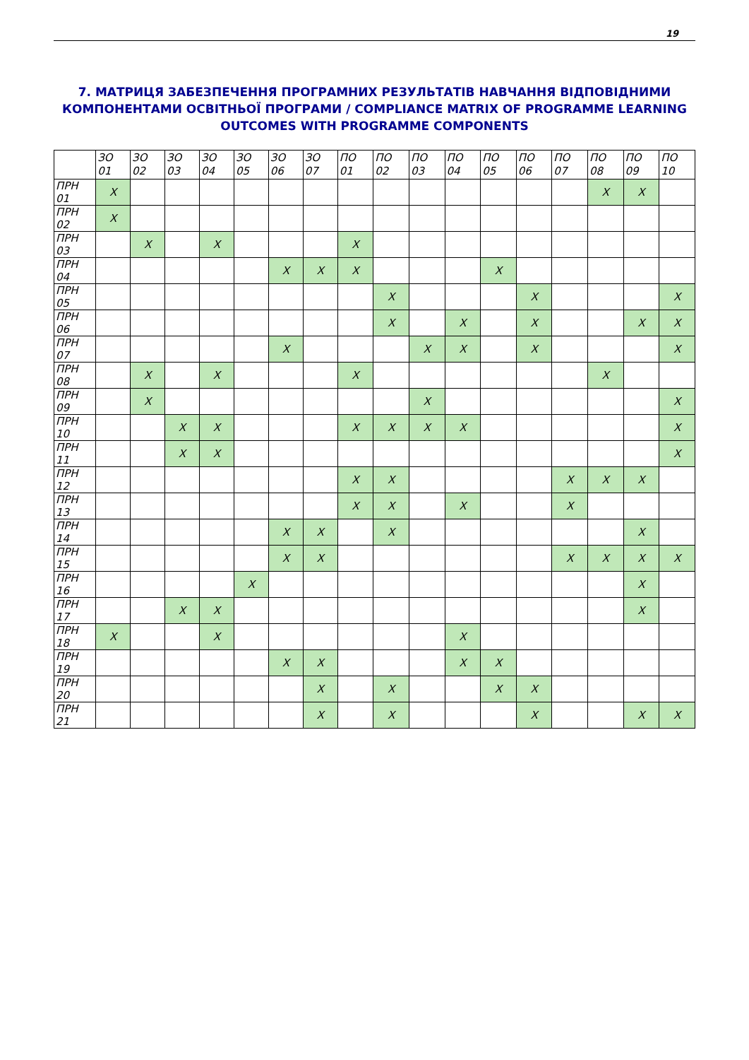19
7. МАТРИЦЯ ЗАБЕЗПЕЧЕННЯ ПРОГРАМНИХ РЕЗУЛЬТАТІВ НАВЧАННЯ ВІДПОВІДНИМИ КОМПОНЕНТАМИ ОСВІТНЬОЇ ПРОГРАМИ / COMPLIANCE MATRIX OF PROGRAMME LEARNING OUTCOMES WITH PROGRAMME COMPONENTS
| | ЗО 01 | ЗО 02 | ЗО 03 | ЗО 04 | ЗО 05 | ЗО 06 | ЗО 07 | ПО 01 | ПО 02 | ПО 03 | ПО 04 | ПО 05 | ПО 06 | ПО 07 | ПО 08 | ПО 09 | ПО 10 |
| --- | --- | --- | --- | --- | --- | --- | --- | --- | --- | --- | --- | --- | --- | --- | --- | --- | --- |
| ПРН 01 | X | | | | | | | | | | | | | | X | X | |
| ПРН 02 | X | | | | | | | | | | | | | | | | |
| ПРН 03 | | X | | X | | | | X | | | | | | | | | |
| ПРН 04 | | | | | | X | X | X | | | | X | | | | | |
| ПРН 05 | | | | | | | | | X | | | | X | | | | X |
| ПРН 06 | | | | | | | | | X | | X | | X | | | X | X |
| ПРН 07 | | | | | | X | | | | X | X | | X | | | | X |
| ПРН 08 | | X | | X | | | | X | | | | | | | X | | |
| ПРН 09 | | X | | | | | | | | X | | | | | | | X |
| ПРН 10 | | | X | X | | | | X | X | X | X | | | | | | X |
| ПРН 11 | | | X | X | | | | | | | | | | | | | X |
| ПРН 12 | | | | | | | | X | X | | | | | X | X | X | |
| ПРН 13 | | | | | | | | X | X | | X | | | X | | | |
| ПРН 14 | | | | | | X | X | | X | | | | | | | X | |
| ПРН 15 | | | | | | X | X | | | | | | | X | X | X | X |
| ПРН 16 | | | | | X | | | | | | | | | | | X | |
| ПРН 17 | | | X | X | | | | | | | | | | | | X | |
| ПРН 18 | X | | | X | | | | | | | X | | | | | | |
| ПРН 19 | | | | | | X | X | | | | X | X | | | | | |
| ПРН 20 | | | | | | | X | | X | | | X | X | | | | |
| ПРН 21 | | | | | | | X | | X | | | | X | | | X | X |